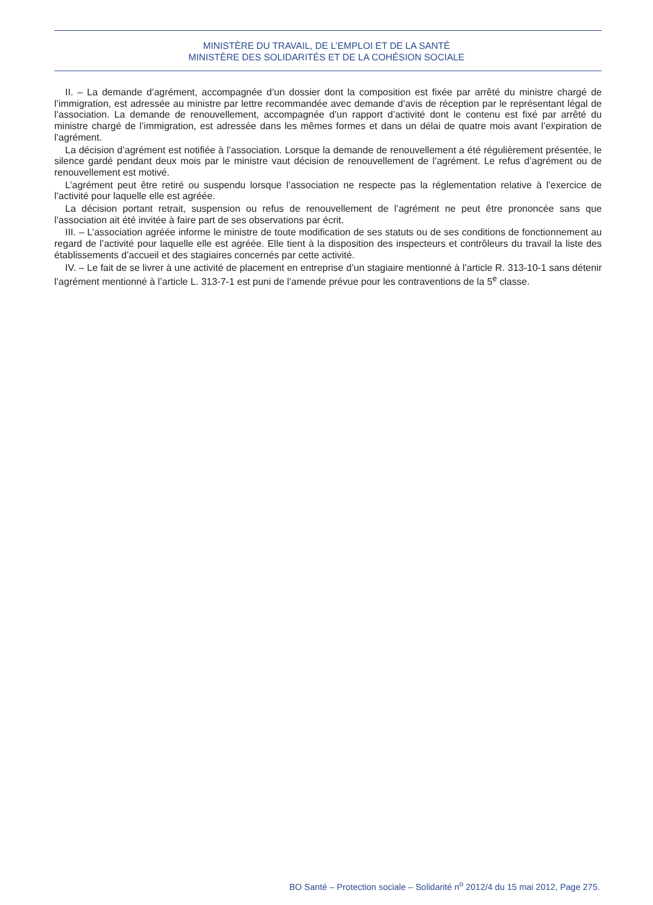MINISTÈRE DU TRAVAIL, DE L’EMPLOI ET DE LA SANTÉ
MINISTÈRE DES SOLIDARITÉS ET DE LA COHÉSION SOCIALE
II. – La demande d’agrément, accompagnée d’un dossier dont la composition est fixée par arrêté du ministre chargé de l’immigration, est adressée au ministre par lettre recommandée avec demande d’avis de réception par le représentant légal de l’association. La demande de renouvellement, accompagnée d’un rapport d’activité dont le contenu est fixé par arrêté du ministre chargé de l’immigration, est adressée dans les mêmes formes et dans un délai de quatre mois avant l’expiration de l’agrément.
La décision d’agrément est notifiée à l’association. Lorsque la demande de renouvellement a été régulièrement présentée, le silence gardé pendant deux mois par le ministre vaut décision de renouvellement de l’agrément. Le refus d’agrément ou de renouvellement est motivé.
L’agrément peut être retiré ou suspendu lorsque l’association ne respecte pas la réglementation relative à l’exercice de l’activité pour laquelle elle est agréée.
La décision portant retrait, suspension ou refus de renouvellement de l’agrément ne peut être prononcée sans que l’association ait été invitée à faire part de ses observations par écrit.
III. – L’association agréée informe le ministre de toute modification de ses statuts ou de ses conditions de fonctionnement au regard de l’activité pour laquelle elle est agréée. Elle tient à la disposition des inspecteurs et contrôleurs du travail la liste des établissements d’accueil et des stagiaires concernés par cette activité.
IV. – Le fait de se livrer à une activité de placement en entreprise d’un stagiaire mentionné à l’article R. 313-10-1 sans détenir l’agrément mentionné à l’article L. 313-7-1 est puni de l’amende prévue pour les contraventions de la 5<sup>e</sup> classe.
BO Santé – Protection sociale – Solidarité n<sup>o</sup> 2012/4 du 15 mai 2012, Page 275.